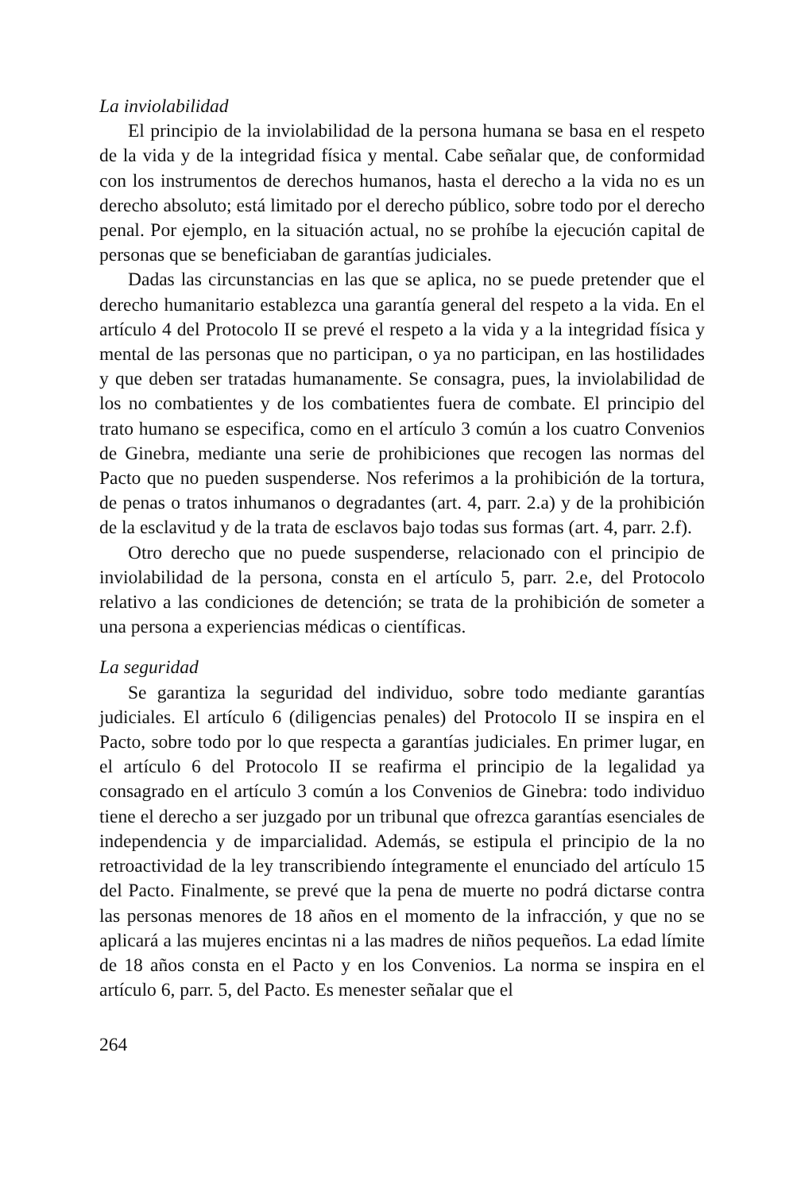La inviolabilidad
El principio de la inviolabilidad de la persona humana se basa en el respeto de la vida y de la integridad física y mental. Cabe señalar que, de conformidad con los instrumentos de derechos humanos, hasta el derecho a la vida no es un derecho absoluto; está limitado por el derecho público, sobre todo por el derecho penal. Por ejemplo, en la situación actual, no se prohíbe la ejecución capital de personas que se beneficiaban de garantías judiciales.
Dadas las circunstancias en las que se aplica, no se puede pretender que el derecho humanitario establezca una garantía general del respeto a la vida. En el artículo 4 del Protocolo II se prevé el respeto a la vida y a la integridad física y mental de las personas que no participan, o ya no participan, en las hostilidades y que deben ser tratadas humanamente. Se consagra, pues, la inviolabilidad de los no combatientes y de los combatientes fuera de combate. El principio del trato humano se especifica, como en el artículo 3 común a los cuatro Convenios de Ginebra, mediante una serie de prohibiciones que recogen las normas del Pacto que no pueden suspenderse. Nos referimos a la prohibición de la tortura, de penas o tratos inhumanos o degradantes (art. 4, parr. 2.a) y de la prohibición de la esclavitud y de la trata de esclavos bajo todas sus formas (art. 4, parr. 2.f).
Otro derecho que no puede suspenderse, relacionado con el principio de inviolabilidad de la persona, consta en el artículo 5, parr. 2.e, del Protocolo relativo a las condiciones de detención; se trata de la prohibición de someter a una persona a experiencias médicas o científicas.
La seguridad
Se garantiza la seguridad del individuo, sobre todo mediante garantías judiciales. El artículo 6 (diligencias penales) del Protocolo II se inspira en el Pacto, sobre todo por lo que respecta a garantías judiciales. En primer lugar, en el artículo 6 del Protocolo II se reafirma el principio de la legalidad ya consagrado en el artículo 3 común a los Convenios de Ginebra: todo individuo tiene el derecho a ser juzgado por un tribunal que ofrezca garantías esenciales de independencia y de imparcialidad. Además, se estipula el principio de la no retroactividad de la ley transcribiendo íntegramente el enunciado del artículo 15 del Pacto. Finalmente, se prevé que la pena de muerte no podrá dictarse contra las personas menores de 18 años en el momento de la infracción, y que no se aplicará a las mujeres encintas ni a las madres de niños pequeños. La edad límite de 18 años consta en el Pacto y en los Convenios. La norma se inspira en el artículo 6, parr. 5, del Pacto. Es menester señalar que el
264